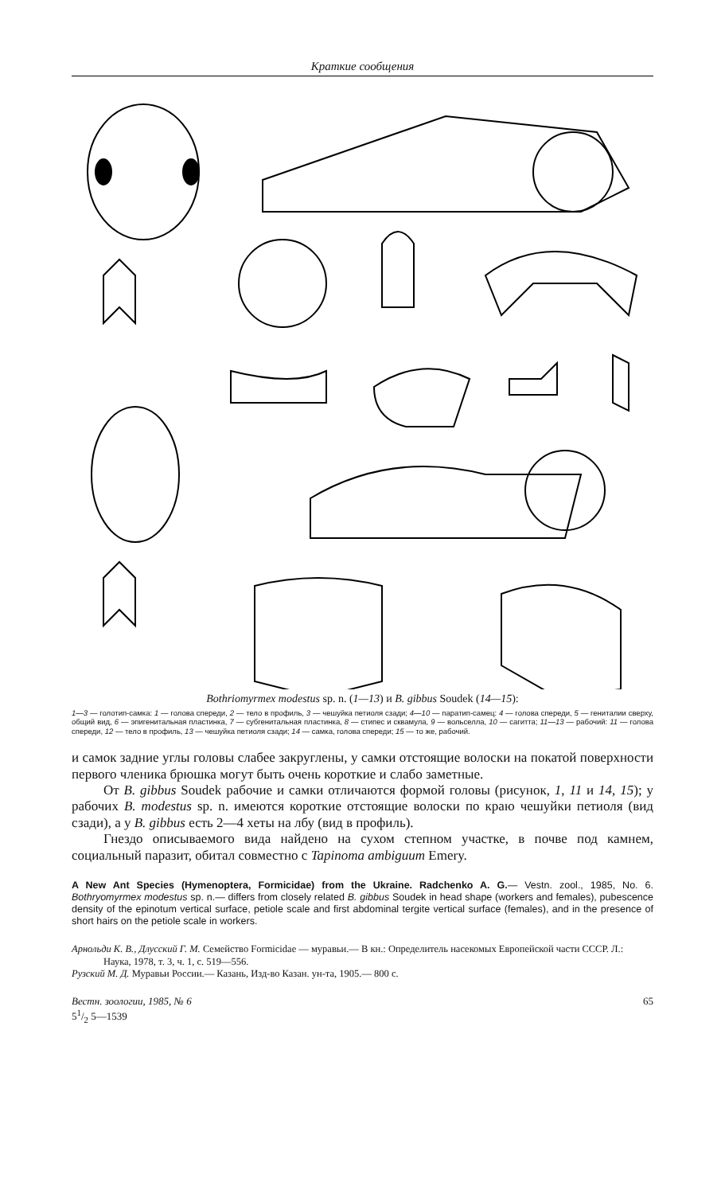Краткие сообщения
Bothriomyrmex modestus sp. n. (1—13) и B. gibbus Soudek (14—15):
1—3 — голотип-самка: 1 — голова спереди, 2 — тело в профиль, 3 — чешуйка петиоля сзади; 4—10 — паратип-самец: 4 — голова спереди, 5 — гениталии сверху, общий вид, 6 — эпигенитальная пластинка, 7 — субгенитальная пластинка, 8 — стипес и сквамула, 9 — вольселла, 10 — сагитта; 11—13 — рабочий: 11 — голова спереди, 12 — тело в профиль, 13 — чешуйка петиоля сзади; 14 — самка, голова спереди; 15 — то же, рабочий.
и самок задние углы головы слабее закруглены, у самки отстоящие волоски на покатой поверхности первого членика брюшка могут быть очень короткие и слабо заметные.
От B. gibbus Soudek рабочие и самки отличаются формой головы (рисунок, 1, 11 и 14, 15); у рабочих B. modestus sp. n. имеются короткие отстоящие волоски по краю чешуйки петиоля (вид сзади), а у B. gibbus есть 2—4 хеты на лбу (вид в профиль).
Гнездо описываемого вида найдено на сухом степном участке, в почве под камнем, социальный паразит, обитал совместно с Tapinoma ambiguum Emery.
A New Ant Species (Hymenoptera, Formicidae) from the Ukraine. Radchenko A. G.— Vestn. zool., 1985, No. 6. Bothryomyrmex modestus sp. n.— differs from closely related B. gibbus Soudek in head shape (workers and females), pubescence density of the epinotum vertical surface, petiole scale and first abdominal tergite vertical surface (females), and in the presence of short hairs on the petiole scale in workers.
Арнольди К. В., Длусский Г. М. Семейство Formicidae — муравьи.— В кн.: Определитель насекомых Европейской части СССР. Л.: Наука, 1978, т. 3, ч. 1, с. 519—556.
Рузский М. Д. Муравьи России.— Казань, Изд-во Казан. ун-та, 1905.— 800 с.
Вестн. зоологии, 1985, № 6
51/2 5—1539 65